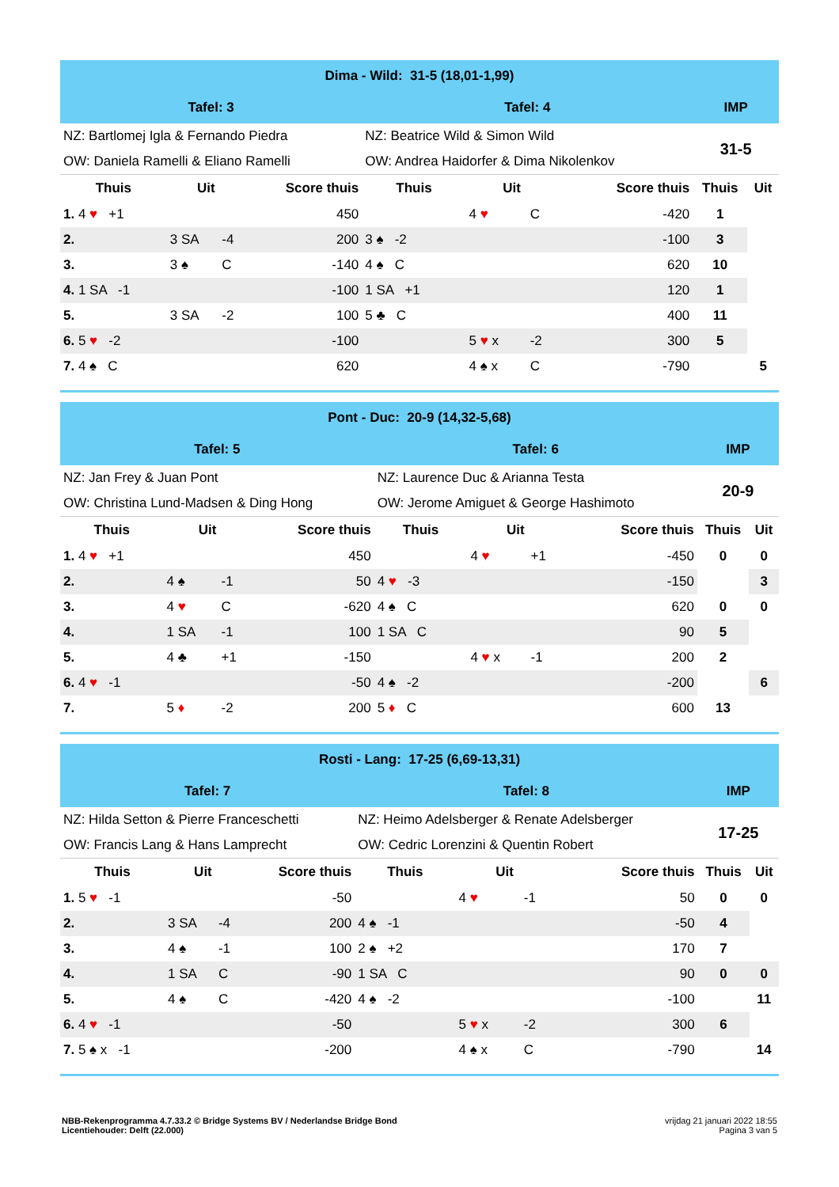| Dima - Wild: 31-5 (18,01-1,99) | | | | | | | | | |
| Tafel: 3 | | | | Tafel: 4 | | | | IMP | |
| NZ: Bartlomej Igla & Fernando Piedra | | | | NZ: Beatrice Wild & Simon Wild | | | | 31-5 | |
| OW: Daniela Ramelli & Eliano Ramelli | | | | OW: Andrea Haidorfer & Dima Nikolenkov | | | | | |
| Thuis | Uit | | Score thuis | Thuis | Uit | | Score thuis | Thuis | Uit |
| 1. 4 ♥ +1 | | | 450 | | 4 ♥ | C | -420 | 1 | |
| 2. | 3 SA | -4 | 200 | 3 ♠ -2 | | | -100 | 3 | |
| 3. | 3 ♠ | C | -140 | 4 ♠ C | | | 620 | 10 | |
| 4. 1 SA -1 | | | -100 | 1 SA +1 | | | 120 | 1 | |
| 5. | 3 SA | -2 | 100 | 5 ♣ C | | | 400 | 11 | |
| 6. 5 ♥ -2 | | | -100 | | 5 ♥ x | -2 | 300 | 5 | |
| 7. 4 ♠ C | | | 620 | | 4 ♠ x | C | -790 | | 5 |
| Pont - Duc: 20-9 (14,32-5,68) | | | | | | | | | |
| Tafel: 5 | | | | Tafel: 6 | | | | IMP | |
| NZ: Jan Frey & Juan Pont | | | | NZ: Laurence Duc & Arianna Testa | | | | 20-9 | |
| OW: Christina Lund-Madsen & Ding Hong | | | | OW: Jerome Amiguet & George Hashimoto | | | | | |
| Thuis | Uit | | Score thuis | Thuis | Uit | | Score thuis | Thuis | Uit |
| 1. 4 ♥ +1 | | | 450 | | 4 ♥ | +1 | -450 | 0 | 0 |
| 2. | 4 ♠ | -1 | 50 | 4 ♥ -3 | | | -150 | | 3 |
| 3. | 4 ♥ | C | -620 | 4 ♠ C | | | 620 | 0 | 0 |
| 4. | 1 SA | -1 | 100 | 1 SA C | | | 90 | 5 | |
| 5. | 4 ♣ | +1 | -150 | | 4 ♥ x | -1 | 200 | 2 | |
| 6. 4 ♥ -1 | | | -50 | 4 ♠ -2 | | | -200 | | 6 |
| 7. | 5 ♦ | -2 | 200 | 5 ♦ C | | | 600 | 13 | |
| Rosti - Lang: 17-25 (6,69-13,31) | | | | | | | | | |
| Tafel: 7 | | | | Tafel: 8 | | | | IMP | |
| NZ: Hilda Setton & Pierre Franceschetti | | | | NZ: Heimo Adelsberger & Renate Adelsberger | | | | 17-25 | |
| OW: Francis Lang & Hans Lamprecht | | | | OW: Cedric Lorenzini & Quentin Robert | | | | | |
| Thuis | Uit | | Score thuis | Thuis | Uit | | Score thuis | Thuis | Uit |
| 1. 5 ♥ -1 | | | -50 | | 4 ♥ | -1 | 50 | 0 | 0 |
| 2. | 3 SA | -4 | 200 | 4 ♠ -1 | | | -50 | 4 | |
| 3. | 4 ♠ | -1 | 100 | 2 ♠ +2 | | | 170 | 7 | |
| 4. | 1 SA | C | -90 | 1 SA C | | | 90 | 0 | 0 |
| 5. | 4 ♠ | C | -420 | 4 ♠ -2 | | | -100 | | 11 |
| 6. 4 ♥ -1 | | | -50 | | 5 ♥ x | -2 | 300 | 6 | |
| 7. 5 ♠ x -1 | | | -200 | | 4 ♠ x | C | -790 | | 14 |
NBB-Rekenprogramma 4.7.33.2 © Bridge Systems BV / Nederlandse Bridge Bond
Licentiehouder: Delft (22.000)
vrijdag 21 januari 2022 18:55
Pagina 3 van 5